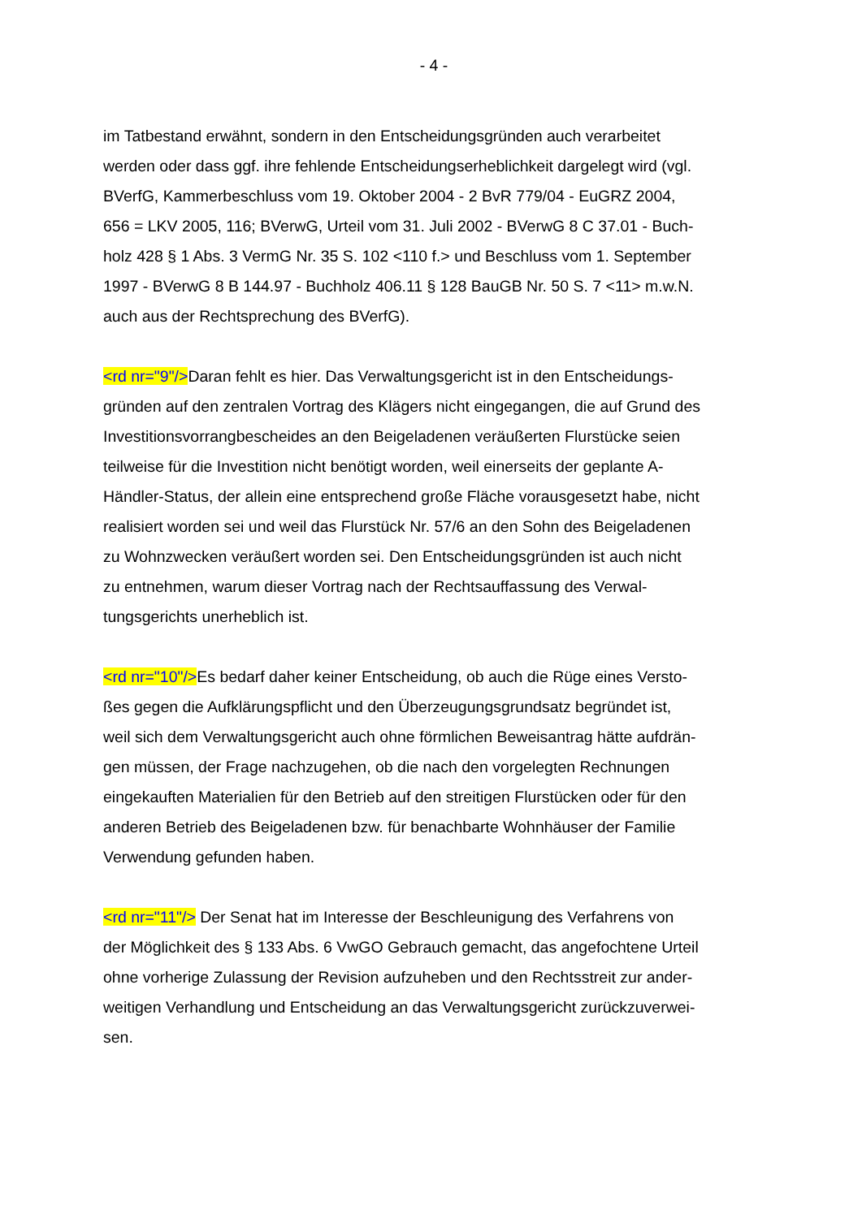- 4 -
im Tatbestand erwähnt, sondern in den Entscheidungsgründen auch verarbeitet
werden oder dass ggf. ihre fehlende Entscheidungserheblichkeit dargelegt wird (vgl.
BVerfG, Kammerbeschluss vom 19. Oktober 2004 - 2 BvR 779/04 - EuGRZ 2004,
656 = LKV 2005, 116; BVerwG, Urteil vom 31. Juli 2002 - BVerwG 8 C 37.01 - Buch-
holz 428 § 1 Abs. 3 VermG Nr. 35 S. 102 <110 f.> und Beschluss vom 1. September
1997 - BVerwG 8 B 144.97 - Buchholz 406.11 § 128 BauGB Nr. 50 S. 7 <11> m.w.N.
auch aus der Rechtsprechung des BVerfG).
<rd nr="9"/>Daran fehlt es hier. Das Verwaltungsgericht ist in den Entscheidungs-
gründen auf den zentralen Vortrag des Klägers nicht eingegangen, die auf Grund des
Investitionsvorrangbescheides an den Beigeladenen veräußerten Flurstücke seien
teilweise für die Investition nicht benötigt worden, weil einerseits der geplante A-
Händler-Status, der allein eine entsprechend große Fläche vorausgesetzt habe, nicht
realisiert worden sei und weil das Flurstück Nr. 57/6 an den Sohn des Beigeladenen
zu Wohnzwecken veräußert worden sei. Den Entscheidungsgründen ist auch nicht
zu entnehmen, warum dieser Vortrag nach der Rechtsauffassung des Verwal-
tungsgerichts unerheblich ist.
<rd nr="10"/>Es bedarf daher keiner Entscheidung, ob auch die Rüge eines Versto-
ßes gegen die Aufklärungspflicht und den Überzeugungsgrundsatz begründet ist,
weil sich dem Verwaltungsgericht auch ohne förmlichen Beweisantrag hätte aufdrän-
gen müssen, der Frage nachzugehen, ob die nach den vorgelegten Rechnungen
eingekauften Materialien für den Betrieb auf den streitigen Flurstücken oder für den
anderen Betrieb des Beigeladenen bzw. für benachbarte Wohnhäuser der Familie
Verwendung gefunden haben.
<rd nr="11"/> Der Senat hat im Interesse der Beschleunigung des Verfahrens von
der Möglichkeit des § 133 Abs. 6 VwGO Gebrauch gemacht, das angefochtene Urteil
ohne vorherige Zulassung der Revision aufzuheben und den Rechtsstreit zur ander-
weitigen Verhandlung und Entscheidung an das Verwaltungsgericht zurückzuverwei-
sen.